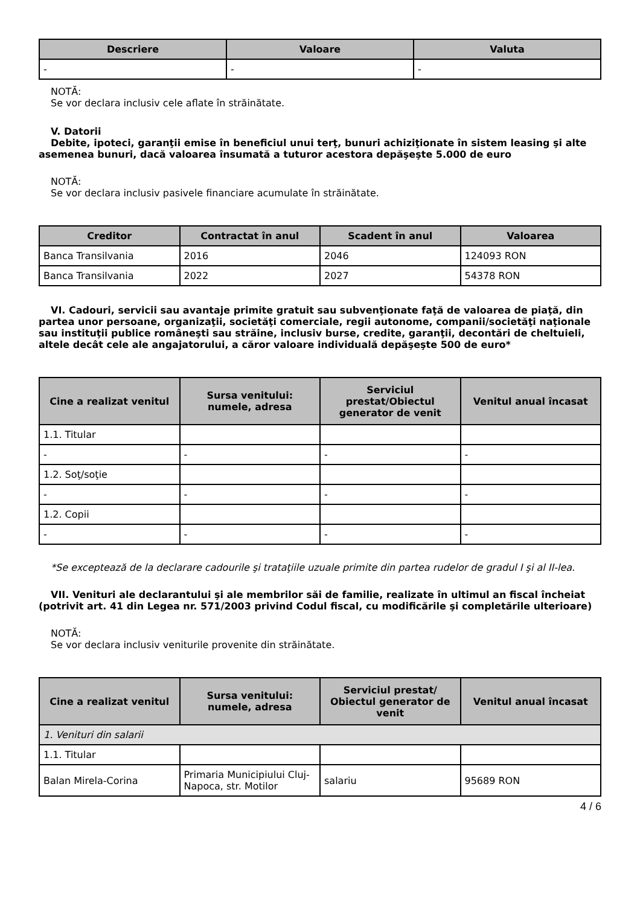| Descriere | Valoare | Valuta |
| --- | --- | --- |
| - | - | - |
NOTĂ:
Se vor declara inclusiv cele aflate în străinătate.
V. Datorii
Debite, ipoteci, garanţii emise în beneficiul unui terţ, bunuri achiziţionate în sistem leasing şi alte asemenea bunuri, dacă valoarea însumată a tuturor acestora depăşeşte 5.000 de euro
NOTĂ:
Se vor declara inclusiv pasivele financiare acumulate în străinătate.
| Creditor | Contractat în anul | Scadent în anul | Valoarea |
| --- | --- | --- | --- |
| Banca Transilvania | 2016 | 2046 | 124093 RON |
| Banca Transilvania | 2022 | 2027 | 54378 RON |
VI. Cadouri, servicii sau avantaje primite gratuit sau subvenţionate faţă de valoarea de piaţă, din partea unor persoane, organizaţii, societăţi comerciale, regii autonome, companii/societăţi naţionale sau instituţii publice româneşti sau străine, inclusiv burse, credite, garanţii, decontări de cheltuieli, altele decât cele ale angajatorului, a căror valoare individuală depăşeşte 500 de euro*
| Cine a realizat venitul | Sursa venitului: numele, adresa | Serviciul prestat/Obiectul generator de venit | Venitul anual încasat |
| --- | --- | --- | --- |
| 1.1. Titular | | | |
| - | - | - | - |
| 1.2. Soţ/soţie | | | |
| - | - | - | - |
| 1.2. Copii | | | |
| - | - | - | - |
*Se exceptează de la declarare cadourile şi trataţiile uzuale primite din partea rudelor de gradul I şi al II-lea.
VII. Venituri ale declarantului şi ale membrilor săi de familie, realizate în ultimul an fiscal încheiat (potrivit art. 41 din Legea nr. 571/2003 privind Codul fiscal, cu modificările şi completările ulterioare)
NOTĂ:
Se vor declara inclusiv veniturile provenite din străinătate.
| Cine a realizat venitul | Sursa venitului: numele, adresa | Serviciul prestat/ Obiectul generator de venit | Venitul anual încasat |
| --- | --- | --- | --- |
| 1. Venituri din salarii | | | |
| 1.1. Titular | | | |
| Balan Mirela-Corina | Primaria Municipiului Cluj-Napoca, str. Motilor | salariu | 95689 RON |
4 / 6